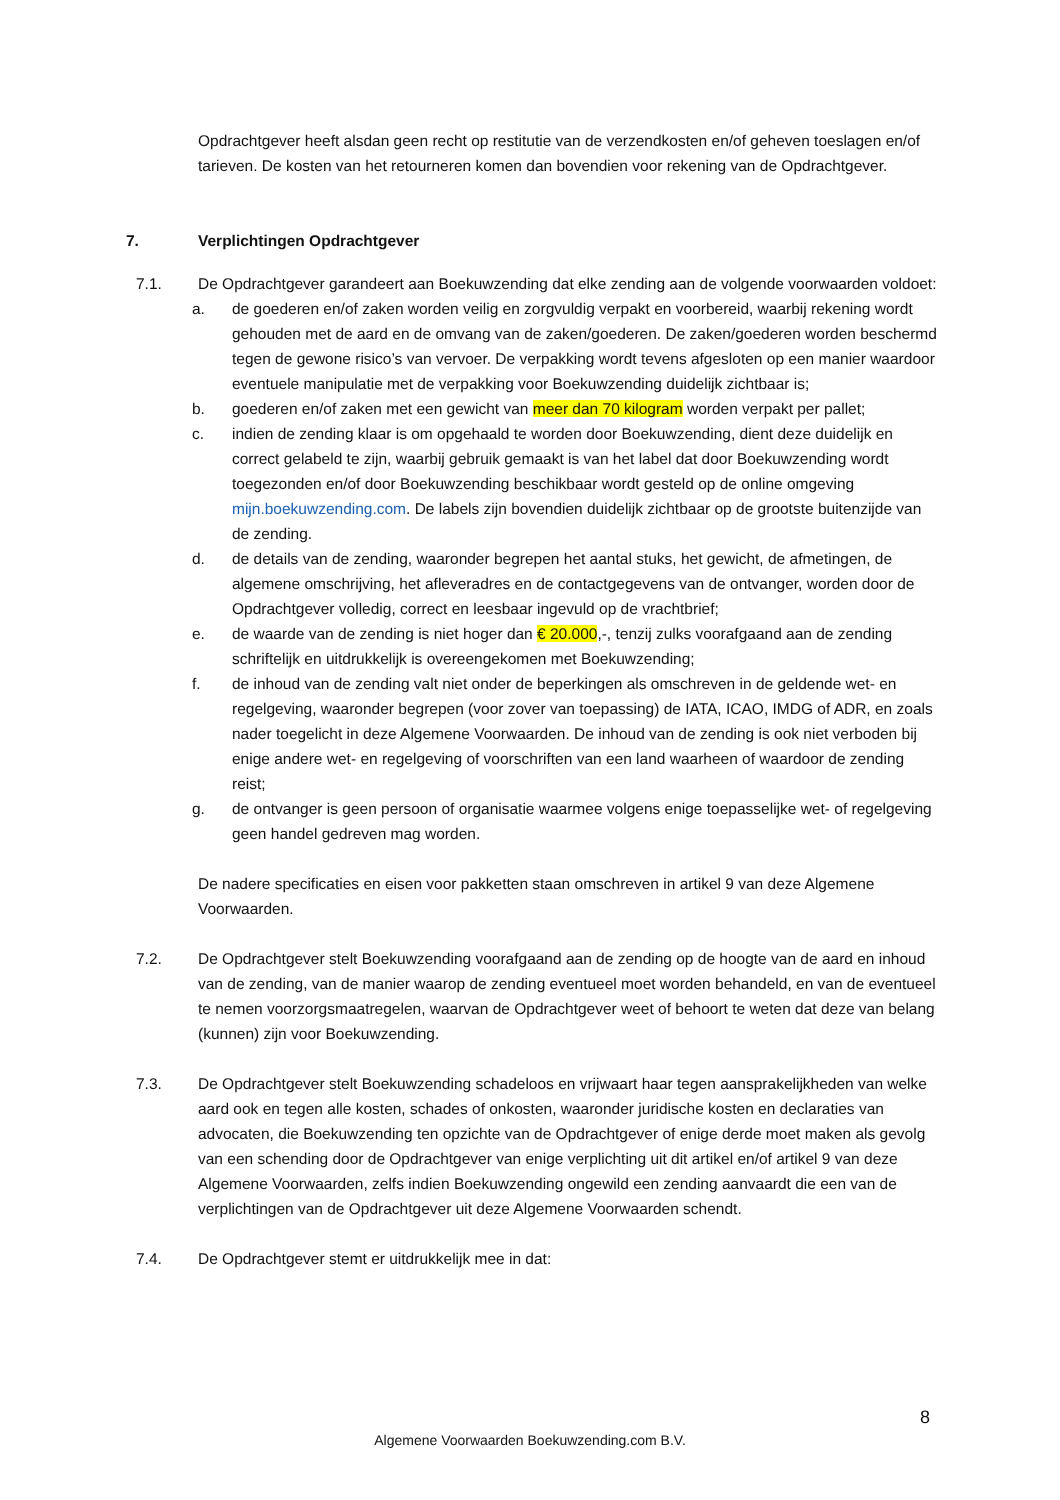Opdrachtgever heeft alsdan geen recht op restitutie van de verzendkosten en/of geheven toeslagen en/of tarieven. De kosten van het retourneren komen dan bovendien voor rekening van de Opdrachtgever.
7. Verplichtingen Opdrachtgever
7.1. De Opdrachtgever garandeert aan Boekuwzending dat elke zending aan de volgende voorwaarden voldoet:
a. de goederen en/of zaken worden veilig en zorgvuldig verpakt en voorbereid, waarbij rekening wordt gehouden met de aard en de omvang van de zaken/goederen. De zaken/goederen worden beschermd tegen de gewone risico’s van vervoer. De verpakking wordt tevens afgesloten op een manier waardoor eventuele manipulatie met de verpakking voor Boekuwzending duidelijk zichtbaar is;
b. goederen en/of zaken met een gewicht van meer dan 70 kilogram worden verpakt per pallet;
c. indien de zending klaar is om opgehaald te worden door Boekuwzending, dient deze duidelijk en correct gelabeld te zijn, waarbij gebruik gemaakt is van het label dat door Boekuwzending wordt toegezonden en/of door Boekuwzending beschikbaar wordt gesteld op de online omgeving mijn.boekuwzending.com. De labels zijn bovendien duidelijk zichtbaar op de grootste buitenzijde van de zending.
d. de details van de zending, waaronder begrepen het aantal stuks, het gewicht, de afmetingen, de algemene omschrijving, het afleveradres en de contactgegevens van de ontvanger, worden door de Opdrachtgever volledig, correct en leesbaar ingevuld op de vrachtbrief;
e. de waarde van de zending is niet hoger dan € 20.000,-, tenzij zulks voorafgaand aan de zending schriftelijk en uitdrukkelijk is overeengekomen met Boekuwzending;
f. de inhoud van de zending valt niet onder de beperkingen als omschreven in de geldende wet- en regelgeving, waaronder begrepen (voor zover van toepassing) de IATA, ICAO, IMDG of ADR, en zoals nader toegelicht in deze Algemene Voorwaarden. De inhoud van de zending is ook niet verboden bij enige andere wet- en regelgeving of voorschriften van een land waarheen of waardoor de zending reist;
g. de ontvanger is geen persoon of organisatie waarmee volgens enige toepasselijke wet- of regelgeving geen handel gedreven mag worden.
De nadere specificaties en eisen voor pakketten staan omschreven in artikel 9 van deze Algemene Voorwaarden.
7.2. De Opdrachtgever stelt Boekuwzending voorafgaand aan de zending op de hoogte van de aard en inhoud van de zending, van de manier waarop de zending eventueel moet worden behandeld, en van de eventueel te nemen voorzorgsmaatregelen, waarvan de Opdrachtgever weet of behoort te weten dat deze van belang (kunnen) zijn voor Boekuwzending.
7.3. De Opdrachtgever stelt Boekuwzending schadeloos en vrijwaart haar tegen aansprakelijkheden van welke aard ook en tegen alle kosten, schades of onkosten, waaronder juridische kosten en declaraties van advocaten, die Boekuwzending ten opzichte van de Opdrachtgever of enige derde moet maken als gevolg van een schending door de Opdrachtgever van enige verplichting uit dit artikel en/of artikel 9 van deze Algemene Voorwaarden, zelfs indien Boekuwzending ongewild een zending aanvaardt die een van de verplichtingen van de Opdrachtgever uit deze Algemene Voorwaarden schendt.
7.4. De Opdrachtgever stemt er uitdrukkelijk mee in dat:
8
Algemene Voorwaarden Boekuwzending.com B.V.